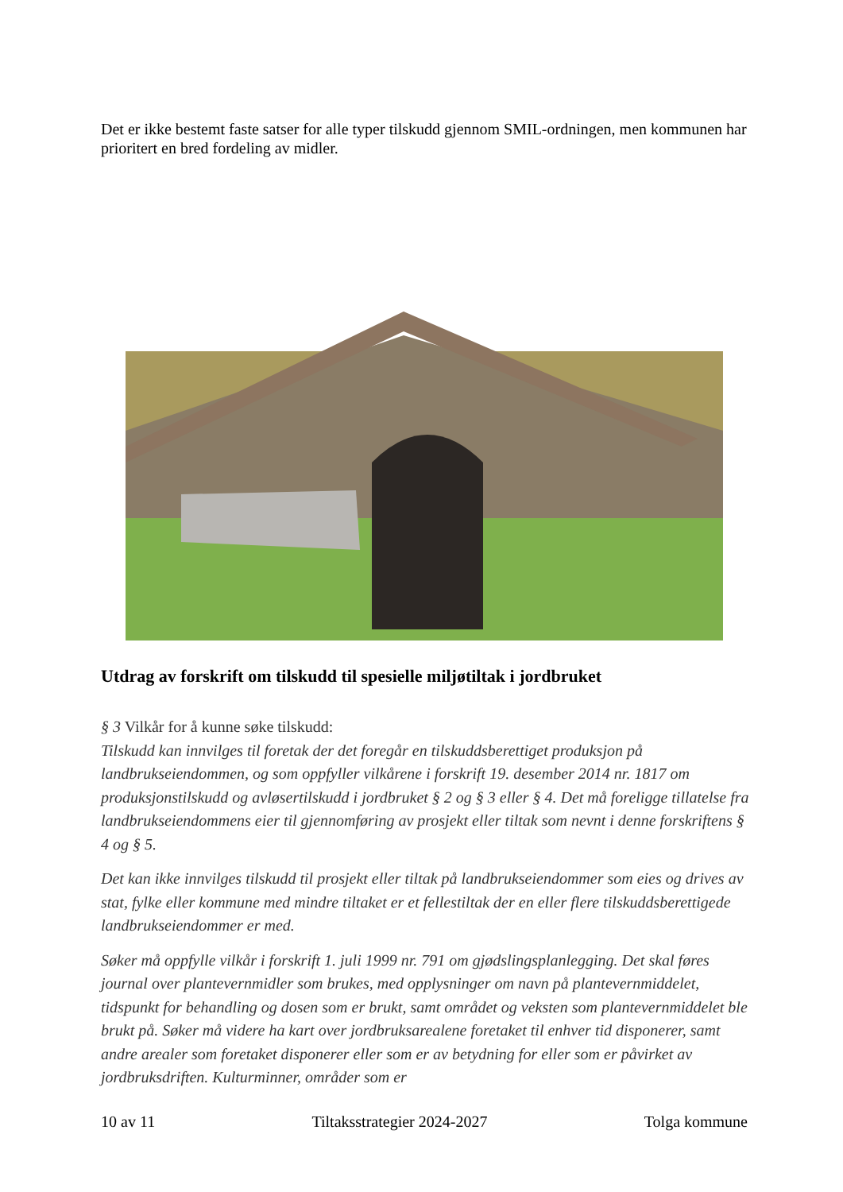Det er ikke bestemt faste satser for alle typer tilskudd gjennom SMIL-ordningen, men kommunen har prioritert en bred fordeling av midler.
Utdrag av forskrift om tilskudd til spesielle miljøtiltak i jordbruket
§ 3 Vilkår for å kunne søke tilskudd:
Tilskudd kan innvilges til foretak der det foregår en tilskuddsberettiget produksjon på landbrukseiendommen, og som oppfyller vilkårene i forskrift 19. desember 2014 nr. 1817 om produksjonstilskudd og avløsertilskudd i jordbruket § 2 og § 3 eller § 4. Det må foreligge tillatelse fra landbrukseiendommens eier til gjennomføring av prosjekt eller tiltak som nevnt i denne forskriftens § 4 og § 5.
Det kan ikke innvilges tilskudd til prosjekt eller tiltak på landbrukseiendommer som eies og drives av stat, fylke eller kommune med mindre tiltaket er et fellestiltak der en eller flere tilskuddsberettigede landbrukseiendommer er med.
Søker må oppfylle vilkår i forskrift 1. juli 1999 nr. 791 om gjødslingsplanlegging. Det skal føres journal over plantevernmidler som brukes, med opplysninger om navn på plantevernmiddelet, tidspunkt for behandling og dosen som er brukt, samt området og veksten som plantevernmiddelet ble brukt på. Søker må videre ha kart over jordbruksarealene foretaket til enhver tid disponerer, samt andre arealer som foretaket disponerer eller som er av betydning for eller som er påvirket av jordbruksdriften. Kulturminner, områder som er
10 av 11 Tiltaksstrategier 2024-2027 Tolga kommune